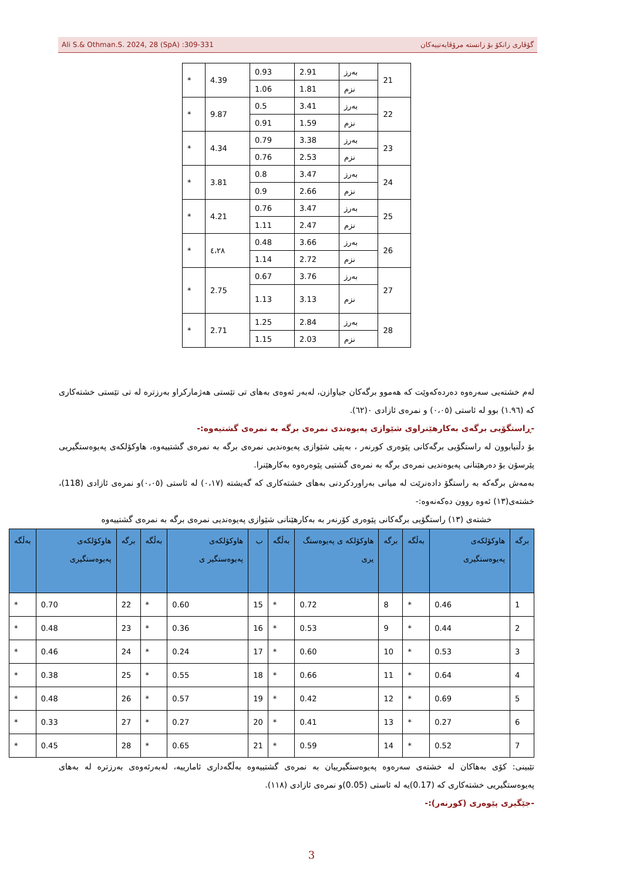Ali S.& Othman.S. 2024, 28 (SpA) :309-331 گۆڤاری زانکۆ بۆ زانستە مرۆڤایەتییەکان
| 21 | بەرز | 2.91 | 0.93 | 4.39 | * |
| | نزم | 1.81 | 1.06 | | |
| 22 | بەرز | 3.41 | 0.5 | 9.87 | * |
| | نزم | 1.59 | 0.91 | | |
| 23 | بەرز | 3.38 | 0.79 | 4.34 | * |
| | نزم | 2.53 | 0.76 | | |
| 24 | بەرز | 3.47 | 0.8 | 3.81 | * |
| | نزم | 2.66 | 0.9 | | |
| 25 | بەرز | 3.47 | 0.76 | 4.21 | * |
| | نزم | 2.47 | 1.11 | | |
| 26 | بەرز | 3.66 | 0.48 | ٤،٢٨ | * |
| | نزم | 2.72 | 1.14 | | |
| 27 | بەرز | 3.76 | 0.67 | 2.75 | * |
| | نزم | 3.13 | 1.13 | | |
| 28 | بەرز | 2.84 | 1.25 | 2.71 | * |
| | نزم | 2.03 | 1.15 | | |
لەم خشتەیی سەرەوە دەردەکەوێت کە هەموو برگەکان جیاوازن، لەبەر ئەوەی بەهای تی تێستی هەژمارکراو بەرزترە لە تی تێستی خشتەکاری کە (١.٩٦) بوو لە ئاستی (٠،٠٥) و نمرەی ئازادی ٠(٦٢).
-ڕاستگۆیی برگەی بەکارهێنراوی شێوازی پەیوەندی نمرەی برگە بە نمرەی گشتیەوە:-
بۆ دڵنیابوون لە راستگۆیی برگەکانی پێوەری کورنەر ، بەپێی شێوازی پەیوەندیی نمرەی برگە بە نمرەی گشتییەوە، هاوکۆلکەی پەیوەستگیریی پێرسۆن بۆ دەرهێنانی پەیوەندیی نمرەی برگە بە نمرەی گشتیی پێوەرەوە بەکارهێنرا.
بەمەش برگەکە بە راستگۆ دادەنرێت لە میانی بەراوردکردنی بەهای خشتەکاری کە گەیشتە (٠،١٧) لە ئاستی (٠،٠٥)و نمرەی ئازادی (118)، خشتەی(١٣) ئەوە روون دەکەنەوە:-
خشتەی (١٣) راستگۆیی برگەکانی پێوەری کۆرنەر بە بەکارهێنانی شێوازی پەیوەندیی نمرەی برگە بە نمرەی گشتییەوە
| برگە | هاوکۆلکەی پەیوەستگیری | بەڵگە | برگە | هاوکۆلکە ی پەیوەستگ یری | بەڵگە | ب | هاوکۆلکەی پەیوەستگیر ی | بەڵگە | برگە | هاوکۆلکەی پەیوەستگیری | بەڵگە |
| --- | --- | --- | --- | --- | --- | --- | --- | --- | --- | --- | --- |
| 1 | 0.46 | * | 8 | 0.72 | * | 15 | 0.60 | * | 22 | 0.70 | * |
| 2 | 0.44 | * | 9 | 0.53 | * | 16 | 0.36 | * | 23 | 0.48 | * |
| 3 | 0.53 | * | 10 | 0.60 | * | 17 | 0.24 | * | 24 | 0.46 | * |
| 4 | 0.64 | * | 11 | 0.66 | * | 18 | 0.55 | * | 25 | 0.38 | * |
| 5 | 0.69 | * | 12 | 0.42 | * | 19 | 0.57 | * | 26 | 0.48 | * |
| 6 | 0.27 | * | 13 | 0.41 | * | 20 | 0.27 | * | 27 | 0.33 | * |
| 7 | 0.52 | * | 14 | 0.59 | * | 21 | 0.65 | * | 28 | 0.45 | * |
تێبینی: کۆی بەهاکان لە خشتەی سەرەوە پەیوەستگیرییان بە نمرەی گشتییەوە بەڵگەداری ئامارییە، لەبەرئەوەی بەرزترە لە بەهای پەیوەستگیریی خشتەکاری کە (0.17)یە لە ئاستی (0.05)و نمرەی ئازادی (١١٨).
-جێگیری پێوەری (کورنەر):-
3